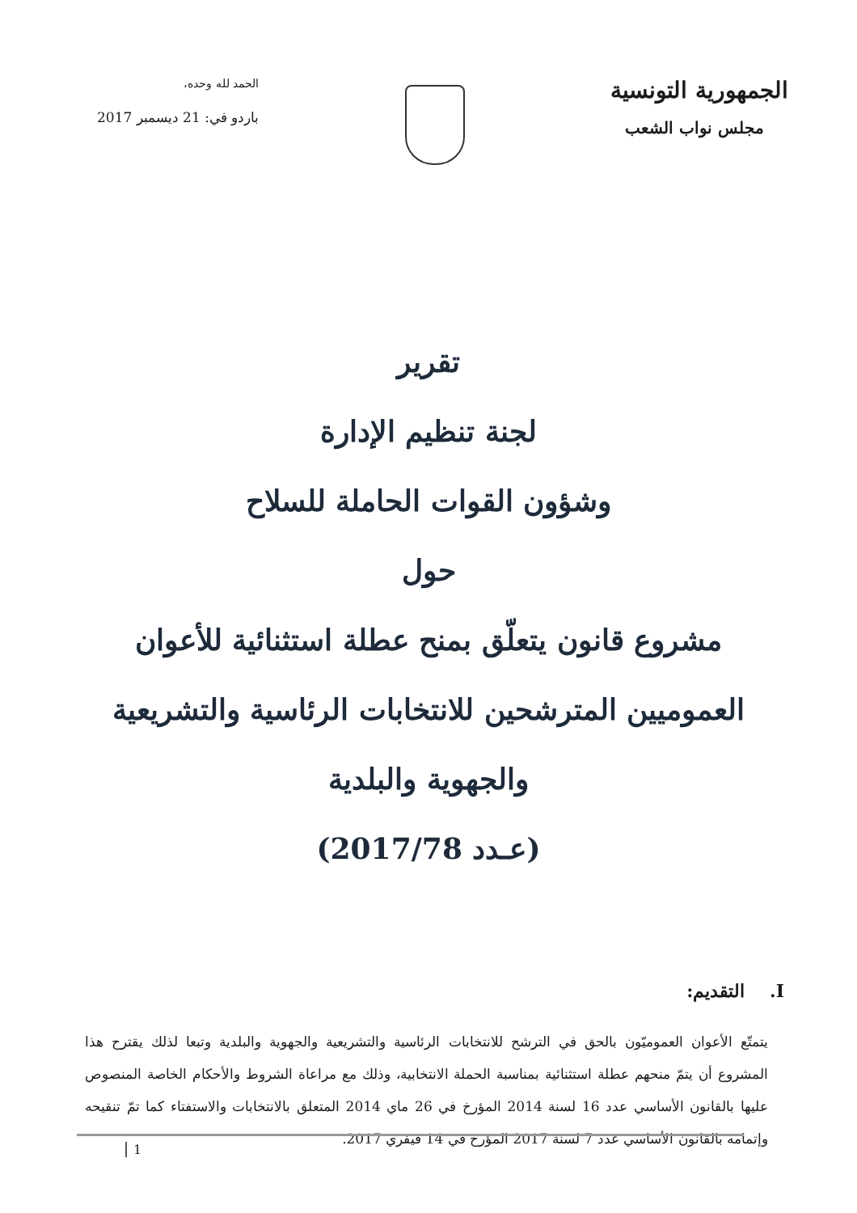الجمهورية التونسية
مجلس نواب الشعب
الحمد لله وحده،
باردو في: 21 ديسمبر 2017
تقرير
لجنة تنظيم الإدارة
وشؤون القوات الحاملة للسلاح
حول
مشروع قانون يتعلّق بمنح عطلة استثنائية للأعوان
العموميين المترشحين للانتخابات الرئاسية والتشريعية
والجهوية والبلدية
(عـدد 2017/78)
I. التقديم:
يتمتّع الأعوان العموميّون بالحق في الترشح للانتخابات الرئاسية والتشريعية والجهوية والبلدية وتبعا لذلك يقترح هذا المشروع أن يتمّ منحهم عطلة استثنائية بمناسبة الحملة الانتخابية، وذلك مع مراعاة الشروط والأحكام الخاصة المنصوص عليها بالقانون الأساسي عدد 16 لسنة 2014 المؤرخ في 26 ماي 2014 المتعلق بالانتخابات والاستفتاء كما تمّ تنقيحه وإتمامه بالقانون الأساسي عدد 7 لسنة 2017 المؤرخ في 14 فيفري 2017.
1